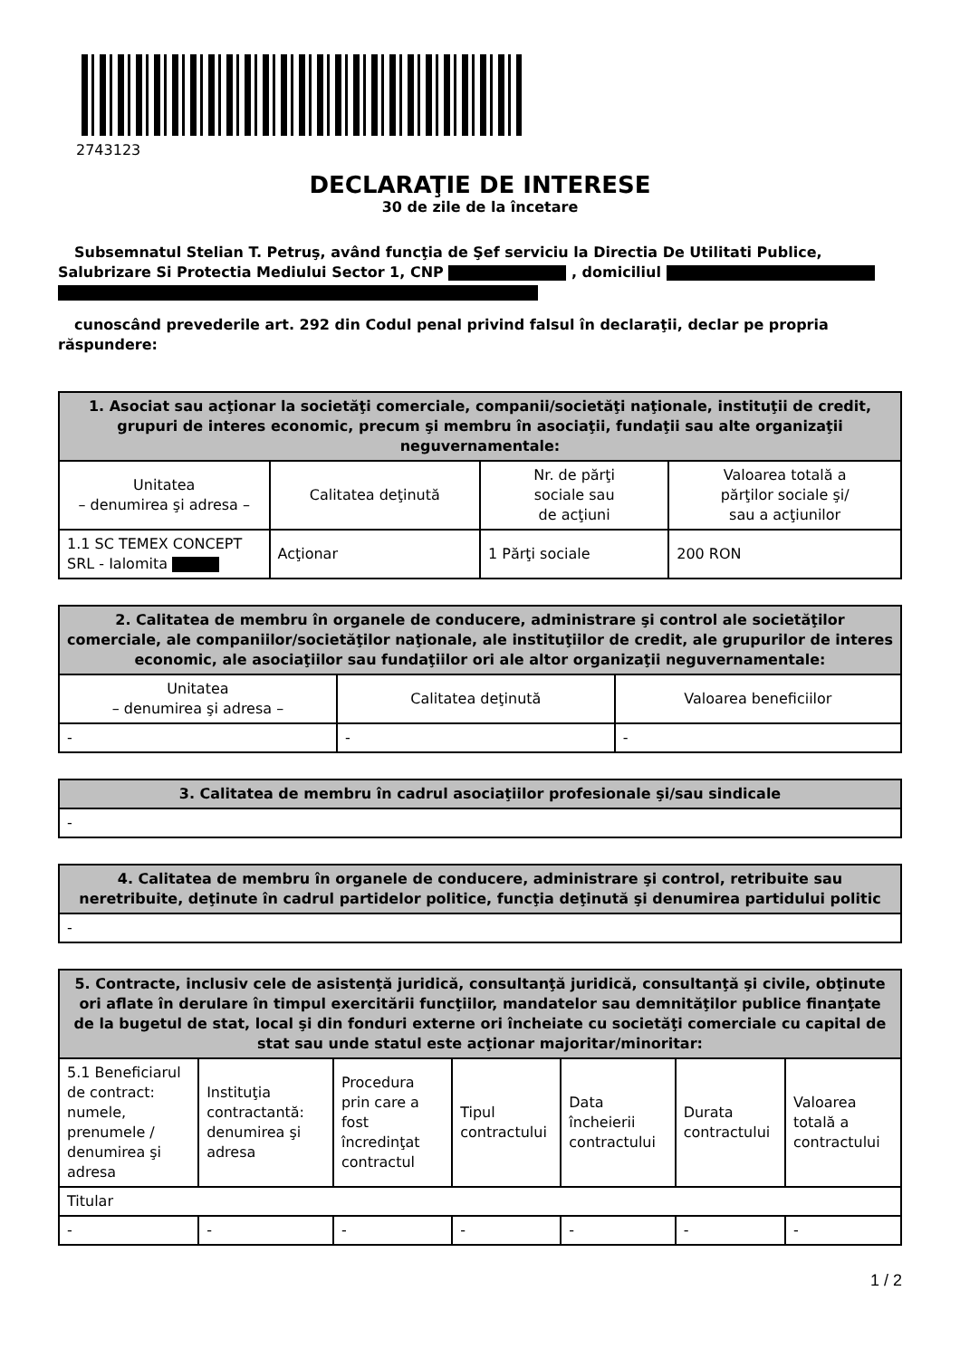2743123
DECLARAŢIE DE INTERESE
30 de zile de la încetare
Subsemnatul Stelian T. Petruş, având funcţia de Şef serviciu la Directia De Utilitati Publice, Salubrizare Si Protectia Mediului Sector 1, CNP , domiciliul
cunoscând prevederile art. 292 din Codul penal privind falsul în declaraţii, declar pe propria răspundere:
| 1. Asociat sau acţionar la societăţi comerciale, companii/societăţi naţionale, instituţii de credit, grupuri de interes economic, precum şi membru în asociaţii, fundaţii sau alte organizaţii neguvernamentale: | | | |
| --- | --- | --- | --- |
| Unitatea – denumirea şi adresa – | Calitatea deţinută | Nr. de părţi sociale sau de acţiuni | Valoarea totală a părţilor sociale şi/ sau a acţiunilor |
| 1.1 SC TEMEX CONCEPT SRL - Ialomita | Acţionar | 1 Părţi sociale | 200 RON |
| 2. Calitatea de membru în organele de conducere, administrare şi control ale societăţilor comerciale, ale companiilor/societăţilor naţionale, ale instituţiilor de credit, ale grupurilor de interes economic, ale asociaţiilor sau fundaţiilor ori ale altor organizaţii neguvernamentale: | | |
| --- | --- | --- |
| Unitatea – denumirea şi adresa – | Calitatea deţinută | Valoarea beneficiilor |
| - | - | - |
| 3. Calitatea de membru în cadrul asociaţiilor profesionale şi/sau sindicale |
| --- |
| - |
| 4. Calitatea de membru în organele de conducere, administrare şi control, retribuite sau neretribuite, deţinute în cadrul partidelor politice, funcţia deţinută şi denumirea partidului politic |
| --- |
| - |
| 5. Contracte, inclusiv cele de asistenţă juridică, consultanţă juridică, consultanţă şi civile, obţinute ori aflate în derulare în timpul exercitării funcţiilor, mandatelor sau demnităţilor publice finanţate de la bugetul de stat, local şi din fonduri externe ori încheiate cu societăţi comerciale cu capital de stat sau unde statul este acţionar majoritar/minoritar: | | | | | | |
| --- | --- | --- | --- | --- | --- | --- |
| 5.1 Beneficiarul de contract: numele, prenumele / denumirea şi adresa | Instituţia contractantă: denumirea şi adresa | Procedura prin care a fost încredinţat contractul | Tipul contractului | Data încheierii contractului | Durata contractului | Valoarea totală a contractului |
| Titular | | | | | | |
| - | - | - | - | - | - | - |
1 / 2